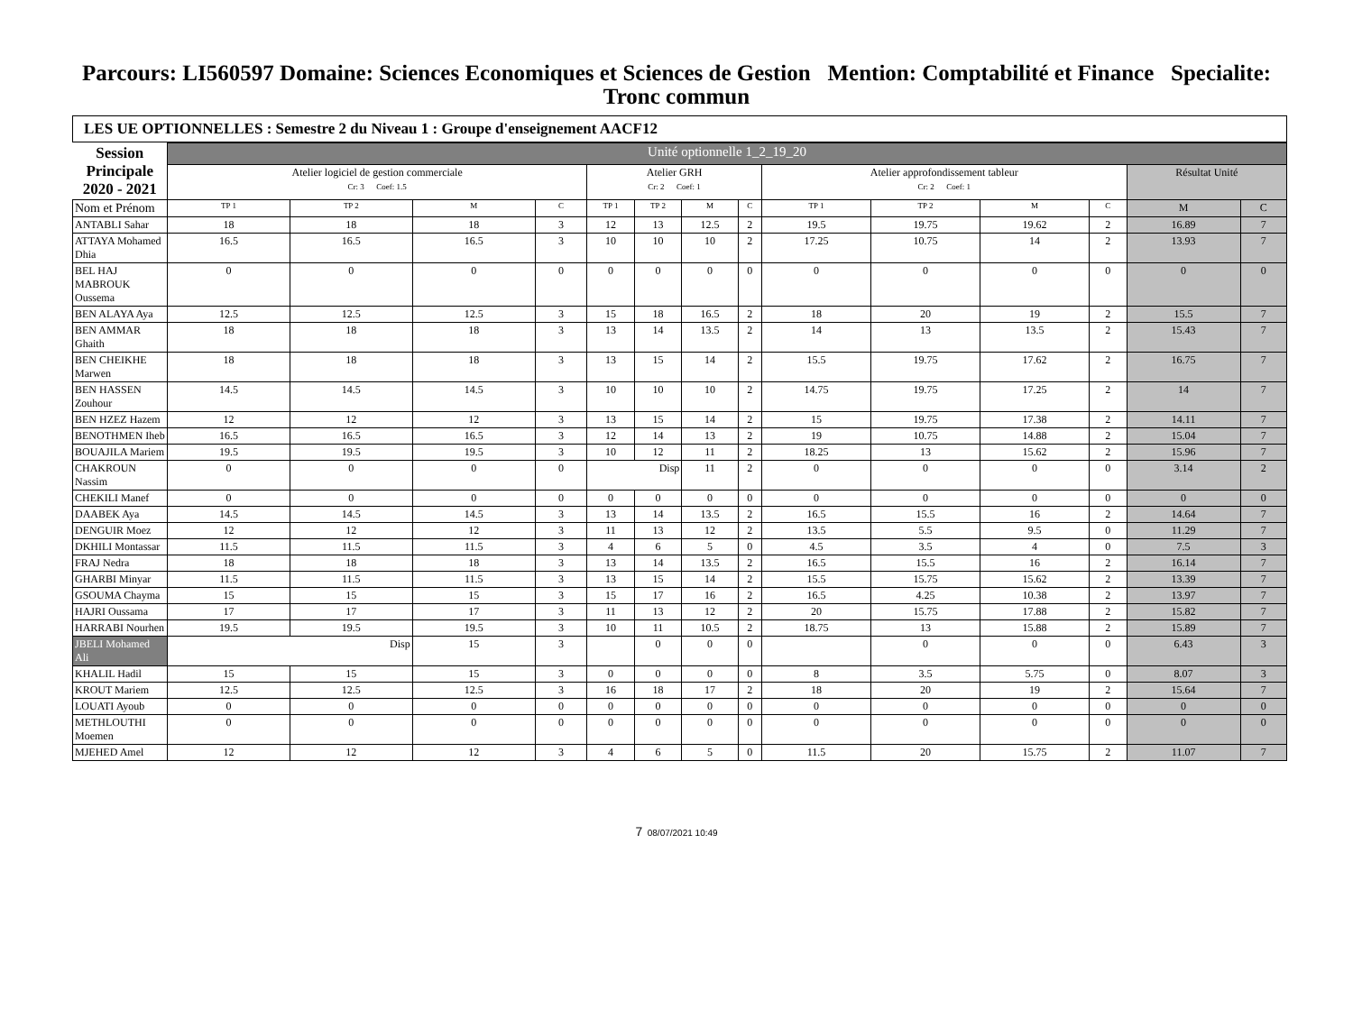Parcours: LI560597 Domaine: Sciences Economiques et Sciences de Gestion Mention: Comptabilité et Finance Specialite: Tronc commun
LES UE OPTIONNELLES : Semestre 2 du Niveau 1 : Groupe d'enseignement AACF12
| Session Principale 2020 - 2021 | Unité optionnelle 1_2_19_20 | | | | | | | | | | | | | |
| --- | --- | --- | --- | --- | --- | --- | --- | --- | --- | --- | --- | --- | --- | --- |
| | Atelier logiciel de gestion commerciale Cr: 3 Coef: 1.5 | | | | Atelier GRH Cr: 2 Coef: 1 | | | | Atelier approfondissement tableur Cr: 2 Coef: 1 | | | | Résultat Unité | |
| Nom et Prénom | TP 1 | TP 2 | M | C | TP 1 | TP 2 | M | C | TP 1 | TP 2 | M | C | M | C |
| ANTABLI Sahar | 18 | 18 | 18 | 3 | 12 | 13 | 12.5 | 2 | 19.5 | 19.75 | 19.62 | 2 | 16.89 | 7 |
| ATTAYA Mohamed Dhia | 16.5 | 16.5 | 16.5 | 3 | 10 | 10 | 10 | 2 | 17.25 | 10.75 | 14 | 2 | 13.93 | 7 |
| BEL HAJ MABROUK Oussema | 0 | 0 | 0 | 0 | 0 | 0 | 0 | 0 | 0 | 0 | 0 | 0 | 0 | 0 |
| BEN ALAYA Aya | 12.5 | 12.5 | 12.5 | 3 | 15 | 18 | 16.5 | 2 | 18 | 20 | 19 | 2 | 15.5 | 7 |
| BEN AMMAR Ghaith | 18 | 18 | 18 | 3 | 13 | 14 | 13.5 | 2 | 14 | 13 | 13.5 | 2 | 15.43 | 7 |
| BEN CHEIKHE Marwen | 18 | 18 | 18 | 3 | 13 | 15 | 14 | 2 | 15.5 | 19.75 | 17.62 | 2 | 16.75 | 7 |
| BEN HASSEN Zouhour | 14.5 | 14.5 | 14.5 | 3 | 10 | 10 | 10 | 2 | 14.75 | 19.75 | 17.25 | 2 | 14 | 7 |
| BEN HZEZ Hazem | 12 | 12 | 12 | 3 | 13 | 15 | 14 | 2 | 15 | 19.75 | 17.38 | 2 | 14.11 | 7 |
| BENOTHMEN Iheb | 16.5 | 16.5 | 16.5 | 3 | 12 | 14 | 13 | 2 | 19 | 10.75 | 14.88 | 2 | 15.04 | 7 |
| BOUAJILA Mariem | 19.5 | 19.5 | 19.5 | 3 | 10 | 12 | 11 | 2 | 18.25 | 13 | 15.62 | 2 | 15.96 | 7 |
| CHAKROUN Nassim | 0 | 0 | 0 | 0 | Disp | | 11 | 2 | 0 | 0 | 0 | 0 | 3.14 | 2 |
| CHEKILI Manef | 0 | 0 | 0 | 0 | 0 | 0 | 0 | 0 | 0 | 0 | 0 | 0 | 0 | 0 |
| DAABEK Aya | 14.5 | 14.5 | 14.5 | 3 | 13 | 14 | 13.5 | 2 | 16.5 | 15.5 | 16 | 2 | 14.64 | 7 |
| DENGUIR Moez | 12 | 12 | 12 | 3 | 11 | 13 | 12 | 2 | 13.5 | 5.5 | 9.5 | 0 | 11.29 | 7 |
| DKHILI Montassar | 11.5 | 11.5 | 11.5 | 3 | 4 | 6 | 5 | 0 | 4.5 | 3.5 | 4 | 0 | 7.5 | 3 |
| FRAJ Nedra | 18 | 18 | 18 | 3 | 13 | 14 | 13.5 | 2 | 16.5 | 15.5 | 16 | 2 | 16.14 | 7 |
| GHARBI Minyar | 11.5 | 11.5 | 11.5 | 3 | 13 | 15 | 14 | 2 | 15.5 | 15.75 | 15.62 | 2 | 13.39 | 7 |
| GSOUMA Chayma | 15 | 15 | 15 | 3 | 15 | 17 | 16 | 2 | 16.5 | 4.25 | 10.38 | 2 | 13.97 | 7 |
| HAJRI Oussama | 17 | 17 | 17 | 3 | 11 | 13 | 12 | 2 | 20 | 15.75 | 17.88 | 2 | 15.82 | 7 |
| HARRABI Nourhen | 19.5 | 19.5 | 19.5 | 3 | 10 | 11 | 10.5 | 2 | 18.75 | 13 | 15.88 | 2 | 15.89 | 7 |
| JBELI Mohamed Ali | Disp | | 15 | 3 | | 0 | 0 | 0 | | 0 | 0 | 0 | 6.43 | 3 |
| KHALIL Hadil | 15 | 15 | 15 | 3 | 0 | 0 | 0 | 0 | 8 | 3.5 | 5.75 | 0 | 8.07 | 3 |
| KROUT Mariem | 12.5 | 12.5 | 12.5 | 3 | 16 | 18 | 17 | 2 | 18 | 20 | 19 | 2 | 15.64 | 7 |
| LOUATI Ayoub | 0 | 0 | 0 | 0 | 0 | 0 | 0 | 0 | 0 | 0 | 0 | 0 | 0 | 0 |
| METHLOUTHI Moemen | 0 | 0 | 0 | 0 | 0 | 0 | 0 | 0 | 0 | 0 | 0 | 0 | 0 | 0 |
| MJEHED Amel | 12 | 12 | 12 | 3 | 4 | 6 | 5 | 0 | 11.5 | 20 | 15.75 | 2 | 11.07 | 7 |
7 08/07/2021 10:49